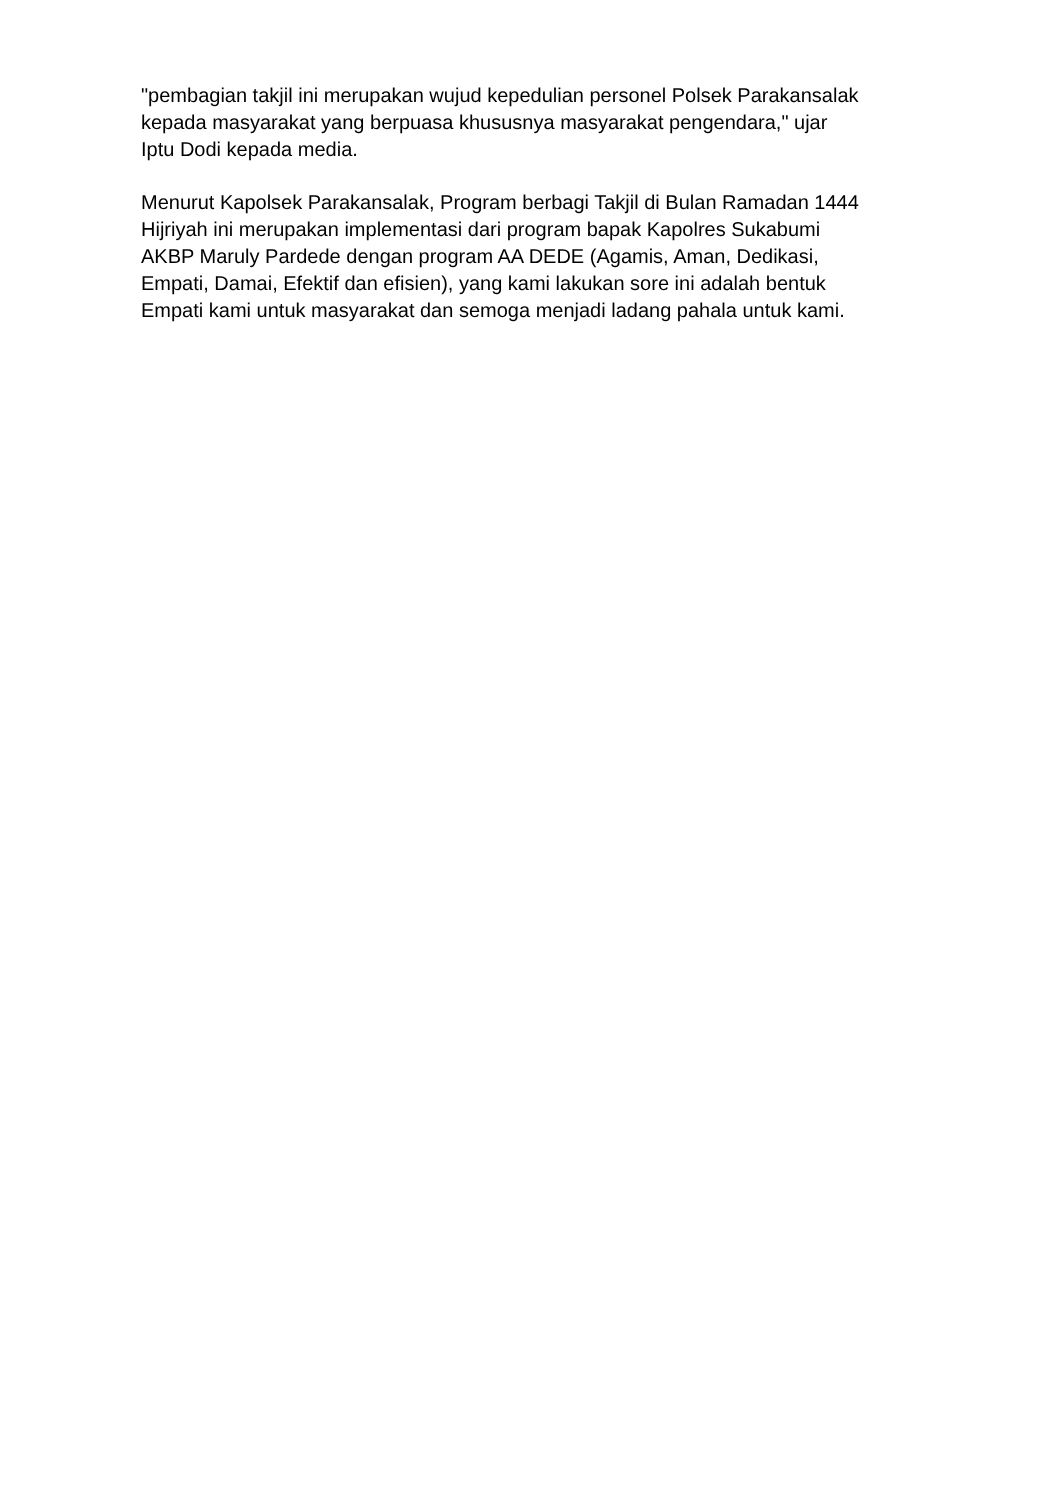"pembagian takjil ini merupakan wujud kepedulian personel Polsek Parakansalak
kepada masyarakat yang berpuasa khususnya masyarakat pengendara," ujar
Iptu Dodi kepada media.
Menurut Kapolsek Parakansalak, Program berbagi Takjil di Bulan Ramadan 1444
Hijriyah ini merupakan implementasi dari program bapak Kapolres Sukabumi
AKBP Maruly Pardede dengan program AA DEDE (Agamis, Aman, Dedikasi,
Empati, Damai, Efektif dan efisien), yang kami lakukan sore ini adalah bentuk
Empati kami untuk masyarakat dan semoga menjadi ladang pahala untuk kami.